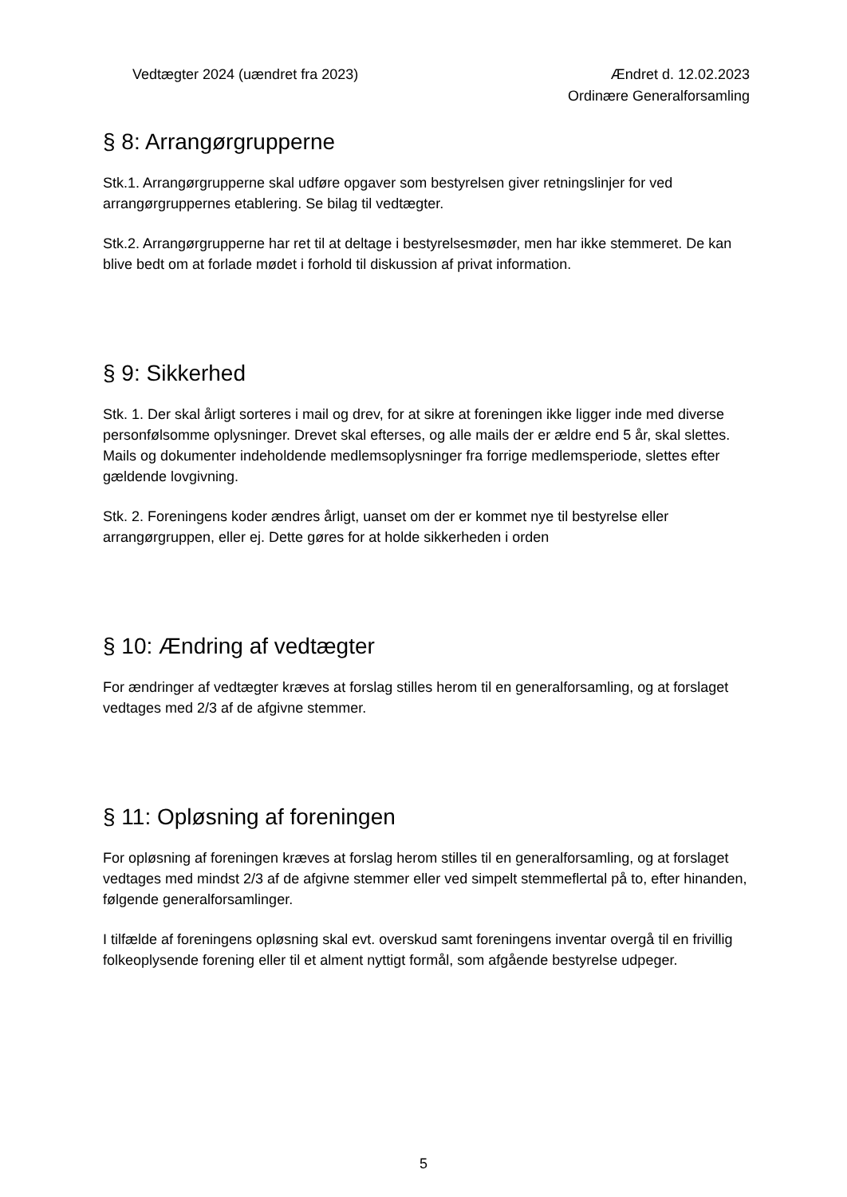Vedtægter 2024 (uændret fra 2023)
Ændret d. 12.02.2023
Ordinære Generalforsamling
§ 8: Arrangørgrupperne
Stk.1. Arrangørgrupperne skal udføre opgaver som bestyrelsen giver retningslinjer for ved arrangørgruppernes etablering. Se bilag til vedtægter.
Stk.2. Arrangørgrupperne har ret til at deltage i bestyrelsesmøder, men har ikke stemmeret. De kan blive bedt om at forlade mødet i forhold til diskussion af privat information.
§ 9: Sikkerhed
Stk. 1. Der skal årligt sorteres i mail og drev, for at sikre at foreningen ikke ligger inde med diverse personfølsomme oplysninger. Drevet skal efterses, og alle mails der er ældre end 5 år, skal slettes. Mails og dokumenter indeholdende medlemsoplysninger fra forrige medlemsperiode, slettes efter gældende lovgivning.
Stk. 2. Foreningens koder ændres årligt, uanset om der er kommet nye til bestyrelse eller arrangørgruppen, eller ej. Dette gøres for at holde sikkerheden i orden
§ 10: Ændring af vedtægter
For ændringer af vedtægter kræves at forslag stilles herom til en generalforsamling, og at forslaget vedtages med 2/3 af de afgivne stemmer.
§ 11: Opløsning af foreningen
For opløsning af foreningen kræves at forslag herom stilles til en generalforsamling, og at forslaget vedtages med mindst 2/3 af de afgivne stemmer eller ved simpelt stemmeflertal på to, efter hinanden, følgende generalforsamlinger.
I tilfælde af foreningens opløsning skal evt. overskud samt foreningens inventar overgå til en frivillig folkeoplysende forening eller til et alment nyttigt formål, som afgående bestyrelse udpeger.
5